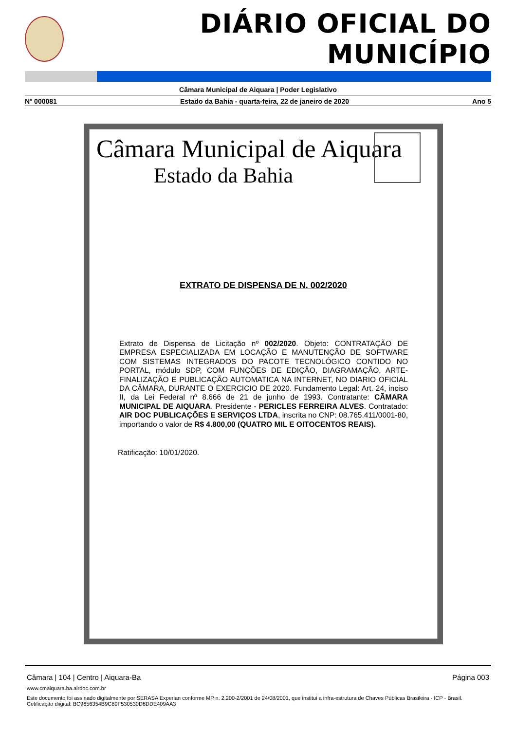DIÁRIO OFICIAL DO MUNICÍPIO
Câmara Municipal de Aiquara | Poder Legislativo
Nº 000081 Estado da Bahia - quarta-feira, 22 de janeiro de 2020 Ano 5
Câmara Municipal de Aiquara
Estado da Bahia
EXTRATO DE DISPENSA DE N. 002/2020
Extrato de Dispensa de Licitação nº 002/2020. Objeto: CONTRATAÇÃO DE EMPRESA ESPECIALIZADA EM LOCAÇÃO E MANUTENÇÃO DE SOFTWARE COM SISTEMAS INTEGRADOS DO PACOTE TECNOLÓGICO CONTIDO NO PORTAL, módulo SDP, COM FUNÇÕES DE EDIÇÃO, DIAGRAMAÇÃO, ARTE-FINALIZAÇÃO E PUBLICAÇÃO AUTOMATICA NA INTERNET, NO DIARIO OFICIAL DA CÂMARA, DURANTE O EXERCICIO DE 2020. Fundamento Legal: Art. 24, inciso II, da Lei Federal nº 8.666 de 21 de junho de 1993. Contratante: CÃMARA MUNICIPAL DE AIQUARA. Presidente - PERICLES FERREIRA ALVES. Contratado: AIR DOC PUBLICAÇÕES E SERVIÇOS LTDA, inscrita no CNP: 08.765.411/0001-80, importando o valor de R$ 4.800,00 (QUATRO MIL E OITOCENTOS REAIS).
Ratificação: 10/01/2020.
Câmara | 104 | Centro | Aiquara-Ba Página 003
www.cmaiquara.ba.airdoc.com.br
Este documento foi assinado digitalmente por SERASA Experian conforme MP n. 2.200-2/2001 de 24/08/2001, que institui a infra-estrutura de Chaves Públicas Brasileira - ICP - Brasil. Cetificação diigital: BC9656354B9C89F530530D8DDE409AA3